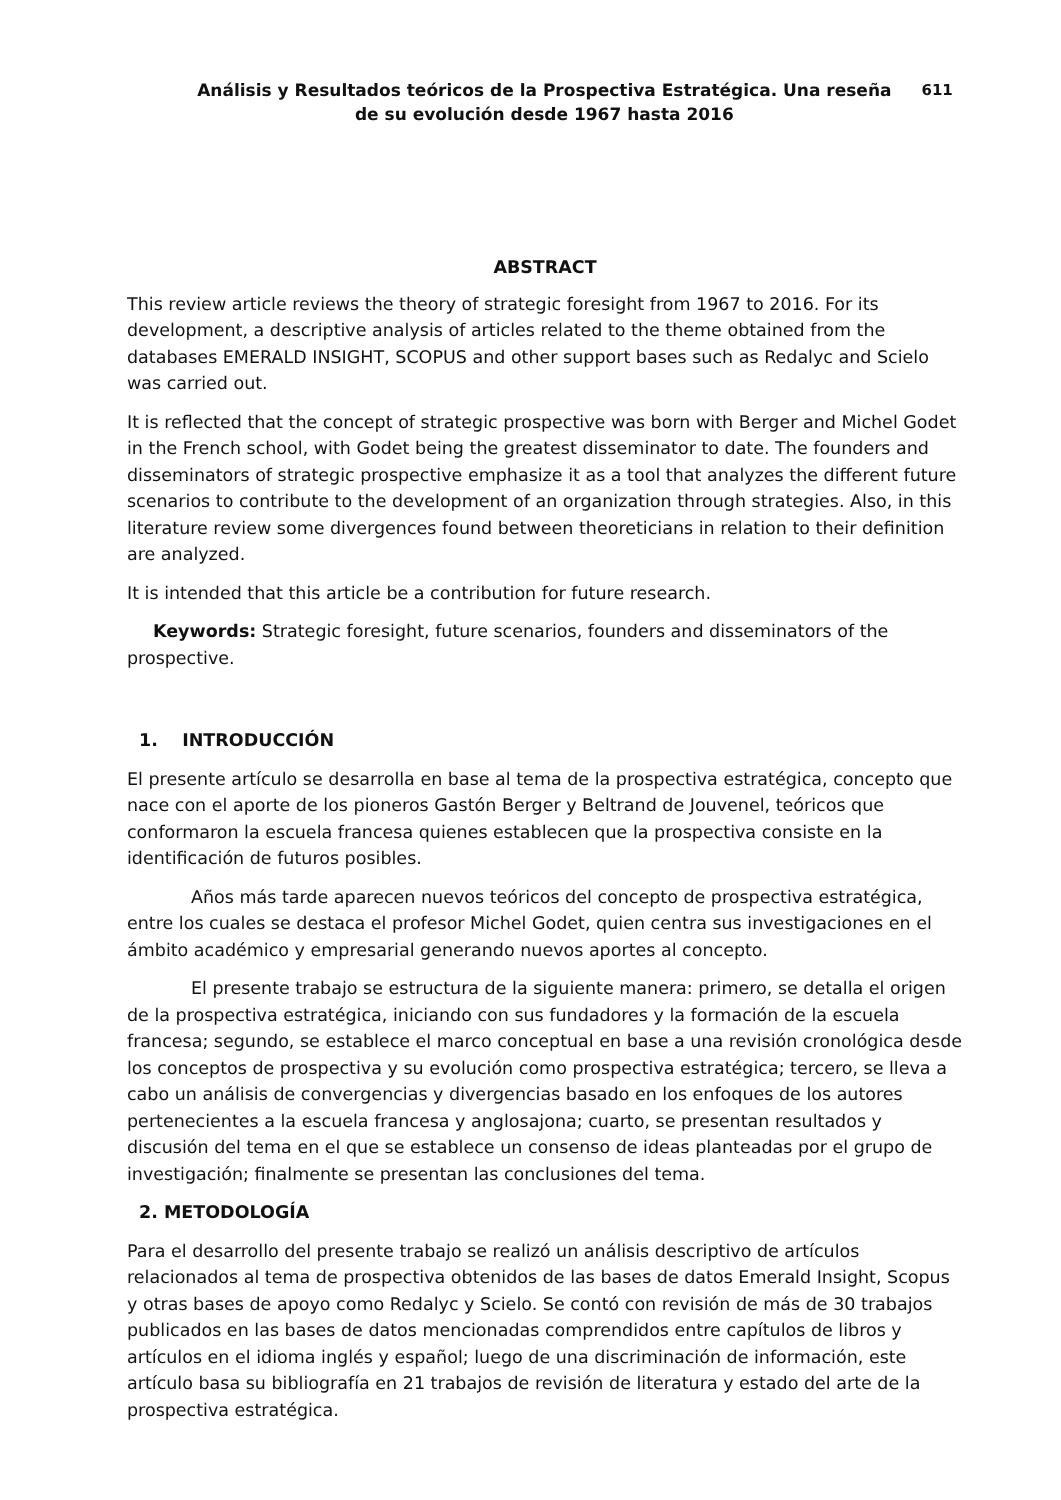Análisis y Resultados teóricos de la Prospectiva Estratégica. Una reseña
de su evolución desde 1967 hasta 2016
611
ABSTRACT
This review article reviews the theory of strategic foresight from 1967 to 2016. For its development, a descriptive analysis of articles related to the theme obtained from the databases EMERALD INSIGHT, SCOPUS and other support bases such as Redalyc and Scielo was carried out.
It is reflected that the concept of strategic prospective was born with Berger and Michel Godet in the French school, with Godet being the greatest disseminator to date. The founders and disseminators of strategic prospective emphasize it as a tool that analyzes the different future scenarios to contribute to the development of an organization through strategies. Also, in this literature review some divergences found between theoreticians in relation to their definition are analyzed.
It is intended that this article be a contribution for future research.
Keywords: Strategic foresight, future scenarios, founders and disseminators of the prospective.
1. INTRODUCCIÓN
El presente artículo se desarrolla en base al tema de la prospectiva estratégica, concepto que nace con el aporte de los pioneros Gastón Berger y Beltrand de Jouvenel, teóricos que conformaron la escuela francesa quienes establecen que la prospectiva consiste en la identificación de futuros posibles.
Años más tarde aparecen nuevos teóricos del concepto de prospectiva estratégica, entre los cuales se destaca el profesor Michel Godet, quien centra sus investigaciones en el ámbito académico y empresarial generando nuevos aportes al concepto.
El presente trabajo se estructura de la siguiente manera: primero, se detalla el origen de la prospectiva estratégica, iniciando con sus fundadores y la formación de la escuela francesa; segundo, se establece el marco conceptual en base a una revisión cronológica desde los conceptos de prospectiva y su evolución como prospectiva estratégica; tercero, se lleva a cabo un análisis de convergencias y divergencias basado en los enfoques de los autores pertenecientes a la escuela francesa y anglosajona; cuarto, se presentan resultados y discusión del tema en el que se establece un consenso de ideas planteadas por el grupo de investigación; finalmente se presentan las conclusiones del tema.
2. METODOLOGÍA
Para el desarrollo del presente trabajo se realizó un análisis descriptivo de artículos relacionados al tema de prospectiva obtenidos de las bases de datos Emerald Insight, Scopus y otras bases de apoyo como Redalyc y Scielo. Se contó con revisión de más de 30 trabajos publicados en las bases de datos mencionadas comprendidos entre capítulos de libros y artículos en el idioma inglés y español; luego de una discriminación de información, este artículo basa su bibliografía en 21 trabajos de revisión de literatura y estado del arte de la prospectiva estratégica.